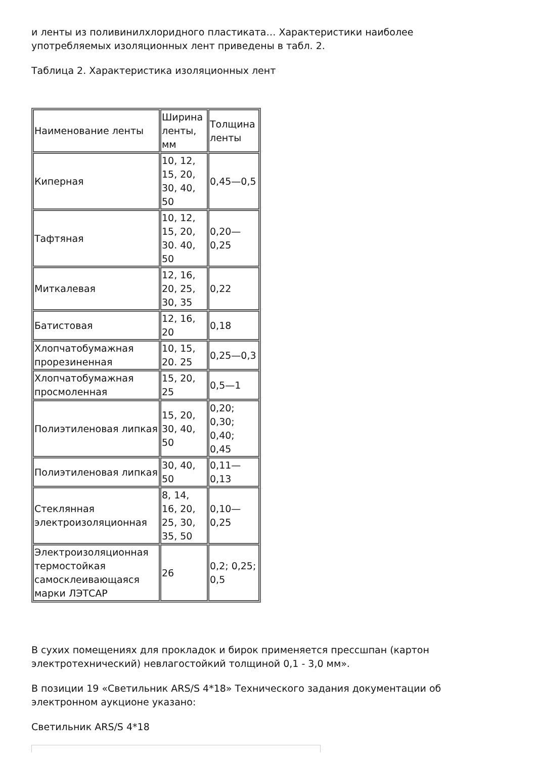и ленты из поливинилхлоридного пластиката… Характеристики наиболее употребляемых изоляционных лент приведены в табл. 2.
Таблица 2. Характеристика изоляционных лент
| Наименование ленты | Ширина ленты, мм | Толщина ленты |
| Киперная | 10, 12, 15, 20, 30, 40, 50 | 0,45—0,5 |
| Тафтяная | 10, 12, 15, 20, 30. 40, 50 | 0,20—0,25 |
| Миткалевая | 12, 16, 20, 25, 30, 35 | 0,22 |
| Батистовая | 12, 16, 20 | 0,18 |
| Хлопчатобумажная прорезиненная | 10, 15, 20. 25 | 0,25—0,3 |
| Хлопчатобумажная просмоленная | 15, 20, 25 | 0,5—1 |
| Полиэтиленовая липкая | 15, 20, 30, 40, 50 | 0,20; 0,30; 0,40; 0,45 |
| Полиэтиленовая липкая | 30, 40, 50 | 0,11—0,13 |
| Стеклянная электроизоляционная | 8, 14, 16, 20, 25, 30, 35, 50 | 0,10—0,25 |
| Электроизоляционная термостойкая самосклеивающаяся марки ЛЭТСАР | 26 | 0,2; 0,25; 0,5 |
В сухих помещениях для прокладок и бирок применяется прессшпан (картон электротехнический) невлагостойкий толщиной 0,1 - 3,0 мм».
В позиции 19 «Светильник ARS/S 4*18» Технического задания документации об электронном аукционе указано:
Светильник ARS/S 4*18